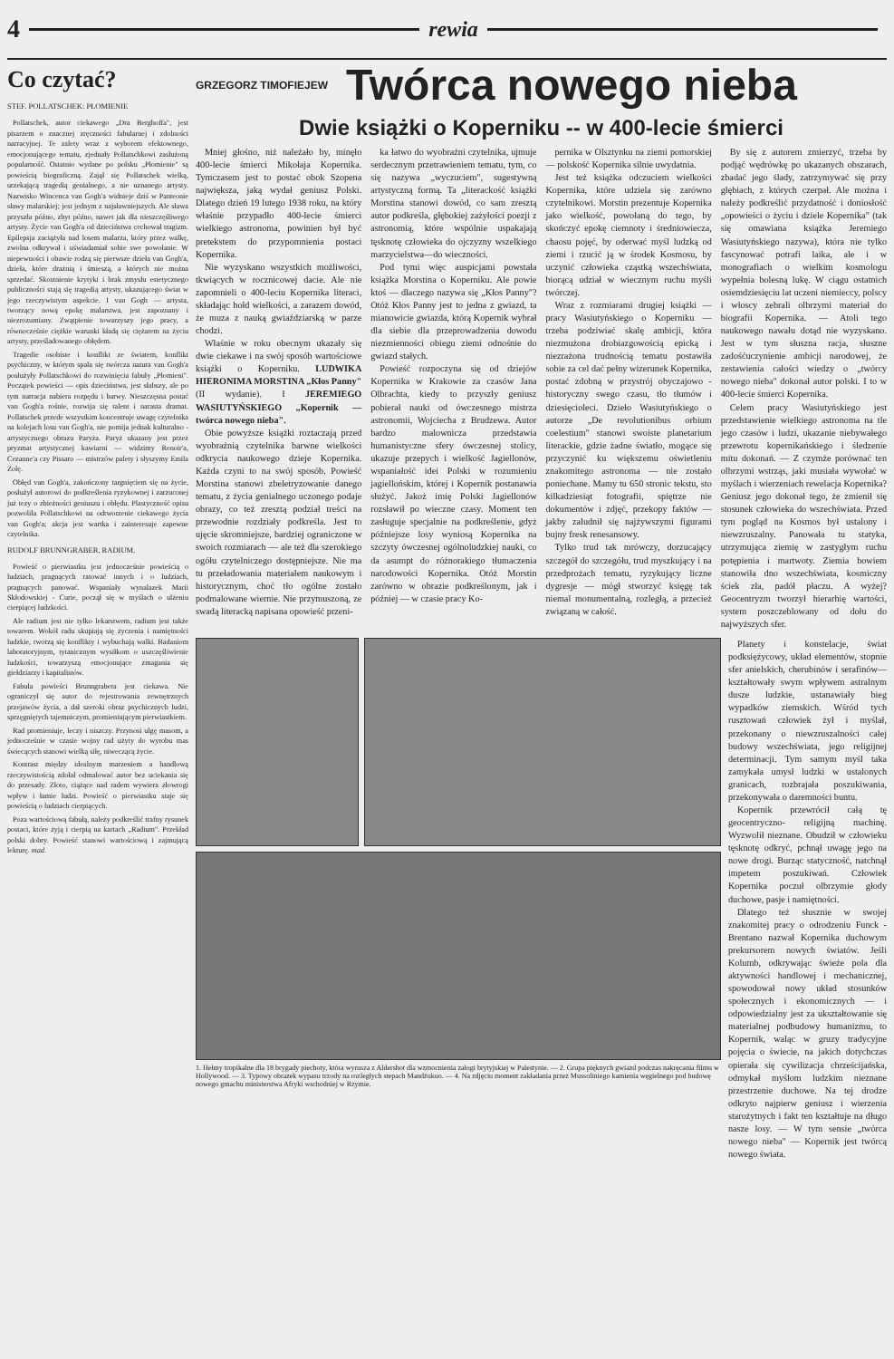4 rewia
Co czytać?
STEF. POLLATSCHEK: PŁOMIENIE
Pollatschek, autor ciekawego „Dra Berghoffa", jest pisarzem o znacznej zręczności fabularnej i zdolności narracyjnej. Te zalety wraz z wyborem efektownego, emocjonującego tematu, zjednały Pollatschkowi zasłużoną popularność. Ostatnio wydane po polsku „Płomienie" są powieścią biograficzną. Zajął się Pollatschek wielką, urzekającą tragedią genialnego, a nie uznanego artysty. Nazwisko Wincenca van Gogh'a widnieje dziś w Panteonie sławy malarskiej; jest jednym z najsławniejszych. Ale sława przyszła późno, zbyt późno, nawet jak dla nieszczęśliwego artysty. Życie van Gogh'a od dzieciństwa cechował tragizm. Epilepsja zaciążyła nad losem malarza, który przez walkę, zwolna odkrywał i uświadamiał sobie swe powołanie. W niepewności i obawie rodzą się pierwsze dzieła van Gogh'a, dzieła, które drażnią i śmieszą, a których nie można sprzedać. Skostnienie krytyki i brak zmysłu estetycznego publiczności stają się tragedią artysty, ukazującego świat w jego rzeczywistym aspekcie. I van Gogh — artysta, tworzący nową epokę malarstwa, jest zapoznany i niezrozumiany. Zwątpienie towarzyszy jego pracy, a równocześnie ciężkie warunki kładą się ciężarem na życiu artysty, prześladowanego obłędem.
Tragedie osobiste i konflikt ze światem, konflikt psychiczny, w którym spala się twórcza natura van Gogh'a posłużyły Pollatschkowi do rozwinięcia fabuły „Płomieni". Początek powieści — opis dzieciństwa, jest słabszy, ale po tym narracja nabiera rozpędu i barwy. Nieszczęsna postać van Gogh'a rośnie, rozwija się talent i narasta dramat. Pollatschek przede wszystkim koncentruje uwagę czytelnika na kolejach losu van Gogh'a, nie pomija jednak kulturalno - artystycznego obrazu Paryża. Paryż ukazany jest przez pryzmat artystycznej kawiarni — widzimy Renoir'a, Cezanne'a czy Pissaro — mistrzów palety i słyszymy Emila Zolę.
Obłęd van Gogh'a, zakończony targnięciem się na życie, posłużył autorowi do podkreślenia ryzykownej i zarzuconej już tezy o zbieżności geniuszu i obłędu. Plastyczność opisu pozwoliła Pollatschkowi na odtworzenie ciekawego życia van Gogh'a; akcja jest wartka i zainteresuje zapewne czytelnika.
RUDOLF BRUNNGRABER. RADIUM.
Powieść o pierwiastku jest jednocześnie powieścią o ludziach, pragnących ratować innych i o ludziach, pragnących panować. Wspaniały wynalazek Marii Skłodowskiej - Curie, począł się w myślach o ulżeniu cierpiącej ludzkości.
Ale radium jest nie tylko lekarstwem, radium jest także towarem. Wokół radu skupiają się życzenia i namiętności ludzkie, tworzą się konflikty i wybuchają walki. Badaniom laboratoryjnym, tytanicznym wysiłkom o uszczęśliwienie ludzkości, towarzyszą emocjonujące zmagania się giełdziarzy i kapitalistów.
Fabuła powieści Brunngrabera jest ciekawa. Nie ograniczył się autor do rejestrowania zewnętrznych przejawów życia, a dał szeroki obraz psychicznych ludzi, sprzęgniętych tajemniczym, promieniującym pierwiastkiem.
Rad promieniuje, leczy i niszczy. Przynosi ulgę masom, a jednocześnie w czasie wojny rad użyty do wyrobu mas świecących stanowi wielką siłę, niweczącą życie.
Kontrast między idealnym marzeniem a handlową rzeczywistością zdołał odmalować autor bez uciekania się do przesady. Złoto, ciążące nad radem wywiera złowrogi wpływ i łamie ludzi. Powieść o pierwiastku staje się powieścią o ludziach cierpiących.
Poza wartościową fabułą, należy podkreślić trafny rysunek postaci, które żyją i cierpią na kartach „Radium". Przekład polski dobry. Powieść stanowi wartościową i zajmującą lekturę. mad.
GRZEGORZ TIMOFIEJEW
Twórca nowego nieba
Dwie książki o Koperniku -- w 400-lecie śmierci
Mniej głośno, niż należało by, minęło 400-lecie śmierci Mikołaja Kopernika. Tymczasem jest to postać obok Szopena największa, jaką wydał geniusz Polski. Dlatego dzień 19 lutego 1938 roku, na który właśnie przypadło 400-lecie śmierci wielkiego astronoma, powinien był być pretekstem do przypomnienia postaci Kopernika.
Nie wyzyskano wszystkich możliwości, tkwiących w rocznicowej dacie. Ale nie zapomnieli o 400-leciu Kopernika literaci, składając hołd wielkości, a zarazem dowód, że muza z nauką gwiaździarską w parze chodzi.
Właśnie w roku obecnym ukazały się dwie ciekawe i na swój sposób wartościowe książki o Koperniku. LUDWIKA HIERONIMA MORSTINA „Kłos Panny" (II wydanie). I JEREMIEGO WASIUTYŃSKIEGO „Kopernik — twórca nowego nieba".
Obie powyższe książki roztaczają przed wyobraźnią czytelnika barwne wielkości odkrycia naukowego dzieje Kopernika. Każda czyni to na swój sposób. Powieść Morstina stanowi zbeletryzowanie danego tematu, z życia genialnego uczonego podaje obrazy, co też zresztą podział treści na przewodnie rozdziały podkreśla. Jest to ujęcie skromniejsze, bardziej ograniczone w swoich rozmiarach — ale też dla szerokiego ogółu czytelniczego dostępniejsze. Nie ma tu przeładowania materiałem naukowym i historycznym, choć tło ogólne zostało podmalowane wiernie. Nie przymuszoną, ze swadą literacką napisana opowieść przeni-
ka łatwo do wyobraźni czytelnika, ujmuje serdecznym przetrawieniem tematu, tym, co się nazywa „wyczuciem", sugestywną artystyczną formą. Ta „literackość książki Morstina stanowi dowód, co sam zresztą autor podkreśla, głębokiej zażyłości poezji z astronomią, które wspólnie uspakajają tęsknotę człowieka do ojczyzny wszelkiego marzycielstwa—do wieczności.
Pod tymi więc auspicjami powstała książka Morstina o Koperniku. Ale powie ktoś — dlaczego nazywa się „Kłos Panny"? Otóż Kłos Panny jest to jedna z gwiazd, ta mianowicie gwiazda, którą Kopernik wybrał dla siebie dla przeprowadzenia dowodu niezmienności obiegu ziemi odnośnie do gwiazd stałych.
Powieść rozpoczyna się od dziejów Kopernika w Krakowie za czasów Jana Olbrachta, kiedy to przyszły geniusz pobierał nauki od ówczesnego mistrza astronomii, Wojciecha z Brudzewa. Autor bardzo malownicza przedstawia humanistyczne sfery ówczesnej stolicy, ukazuje przepych i wielkość Jagiellonów, wspaniałość idei Polski w rozumieniu jagiellońskim, której i Kopernik postanawia służyć. Jakoż imię Polski Jagiellonów rozsławił po wieczne czasy. Moment ten zasługuje specjalnie na podkreślenie, gdyż późniejsze losy wyniosą Kopernika na szczyty ówczesnej ogólnoludzkiej nauki, co da asumpt do różnorakiego tłumaczenia narodowości Kopernika. Otóż Morstin zarówno w obrazie podkreślonym, jak i później — w czasie pracy Ko-
pernika w Olsztynku na ziemi pomorskiej — polskość Kopernika silnie uwydatnia.
Jest też książka odczuciem wielkości Kopernika, które udziela się zarówno czytelnikowi. Morstin prezentuje Kopernika jako wielkość, powołaną do tego, by skończyć epokę ciemnoty i średniowiecza, chaosu pojęć, by oderwać myśl ludzką od ziemi i rzucić ją w środek Kosmosu, by uczynić człowieka cząstką wszechświata, biorącą udział w wiecznym ruchu myśli twórczej.
Wraz z rozmiarami drugiej książki — pracy Wasiutyńskiego o Koperniku — trzeba podziwiać skalę ambicji, która niezmużona drobiazgowością epicką i niezrażona trudnością tematu postawiła sobie za cel dać pełny wizerunek Kopernika, postać zdobną w przystrój obyczajowo - historyczny swego czasu, tło tłumów i dziesięcioleci. Dzieło Wasiutyńskiego o autorze „De revolutionibus orbium coelestium" stanowi swoiste planetarium literackie, gdzie żadne światło, mogące się przyczynić ku większemu oświetleniu znakomitego astronoma — nie zostało poniechane. Mamy tu 650 stronic tekstu, sto kilkadziesiąt fotografii, spiętrze nie dokumentów i zdjęć, przekopy faktów — jakby zaludnił się najżywszymi figurami bujny fresk renesansowy.
Tylko trud tak mrówczy, dorzucający szczegół do szczegółu, trud myszkujący i na przedprożach tematu, ryzykujący liczne dygresje — mógł stworzyć księgę tak niemal monumentalną, rozległą, a przecież związaną w całość.
By się z autorem zmierzyć, trzeba by podjąć wędrówkę po ukazanych obszarach, zbadać jego ślady, zatrzymywać się przy głębiach, z których czerpał. Ale można i należy podkreślić przydatność i doniosłość „opowieści o życiu i dziele Kopernika" (tak się omawiana książka Jeremiego Wasiutyńskiego nazywa), która nie tylko fascynować potrafi laika, ale i w monografiach o wielkim kosmologu wypełnia bolesną lukę. W ciągu ostatnich osiemdziesięciu lat uczeni niemieccy, polscy i włoscy zebrali olbrzymi materiał do biografii Kopernika. — Atoli tego naukowego nawału dotąd nie wyzyskano. Jest w tym słuszna racja, słuszne zadośćuczynienie ambicji narodowej, że zestawienia całości wiedzy o „twórcy nowego nieba" dokonał autor polski. I to w 400-lecie śmierci Kopernika.
Celem pracy Wasiutyńskiego jest przedstawienie wielkiego astronoma na tle jego czasów i ludzi, ukazanie niebywałego przewrotu kopernikańskiego i śledzenie mitu dokonań. — Z czymże porównać ten olbrzymi wstrząs, jaki musiała wywołać w myślach i wierzeniach rewelacja Kopernika? Geniusz jego dokonał tego, że zmienił się stosunek człowieka do wszechświata. Przed tym pogląd na Kosmos był ustalony i niewzruszalny. Panowała tu statyka, utrzymująca ziemię w zastygłym ruchu potępienia i martwoty. Ziemia bowiem stanowiła dno wszechświata, kosmiczny ściek zła, padół płaczu. A wyżej? Geocentryzm tworzył hierarhię wartości, system poszczeblowany od dołu do najwyższych sfer.
1. Hełmy tropikalne dla 18 brygady piechoty, która wyrusza z Aldershot dla wzmocnienia załogi brytyjskiej w Palestynie. — 2. Grupa pięknych gwiazd podczas nakręcania filmu w Hollywood. — 3. Typowy obrazek wypasu trzody na rozległych stepach Mandżukuo. — 4. Na zdjęciu moment zakładania przez Mussoliniego kamienia węgielnego pod budowę nowego gmachu ministerstwa Afryki wschodniej w Rzymie.
Planety i konstelacje, świat podksiężycowy, układ elementów, stopnie sfer anielskich, cherubinów i serafinów—kształtowały swym wpływem astralnym dusze ludzkie, ustanawiały bieg wypadków ziemskich. Wśród tych rusztowań człowiek żył i myślał, przekonany o niewzruszalności całej budowy wszechświata, jego religijnej determinacji. Tym samym myśl taka zamykała umysł ludzki w ustalonych granicach, rozbrajała poszukiwania, przekonywała o daremności buntu.
Kopernik przewrócił całą tę geocentryczno- religijną machinę. Wyzwolił nieznane. Obudził w człowieku tęsknotę odkryć, pchnął uwagę jego na nowe drogi. Burząc statyczność, natchnął impetem poszukiwań. Człowiek Kopernika poczuł olbrzymie głody duchowe, pasje i namiętności.
Dlatego też słusznie w swojej znakomitej pracy o odrodzeniu Funck - Brentano nazwał Kopernika duchowym prekursorem nowych światów. Jeśli Kolumb, odkrywając świeże pola dla aktywności handlowej i mechanicznej, spowodował nowy układ stosunków społecznych i ekonomicznych — i odpowiedzialny jest za ukształtowanie się materialnej podbudowy humanizmu, to Kopernik, waląc w gruzy tradycyjne pojęcia o świecie, na jakich dotychczas opierała się cywilizacja chrześcijańska, odmykał myślom ludzkim nieznane przestrzenie duchowe. Na tej drodze odkryto najpierw geniusz i wierzenia starożytnych i fakt ten kształtuje na długo nasze losy. — W tym sensie „twórca nowego nieba" — Kopernik jest twórcą nowego świata.